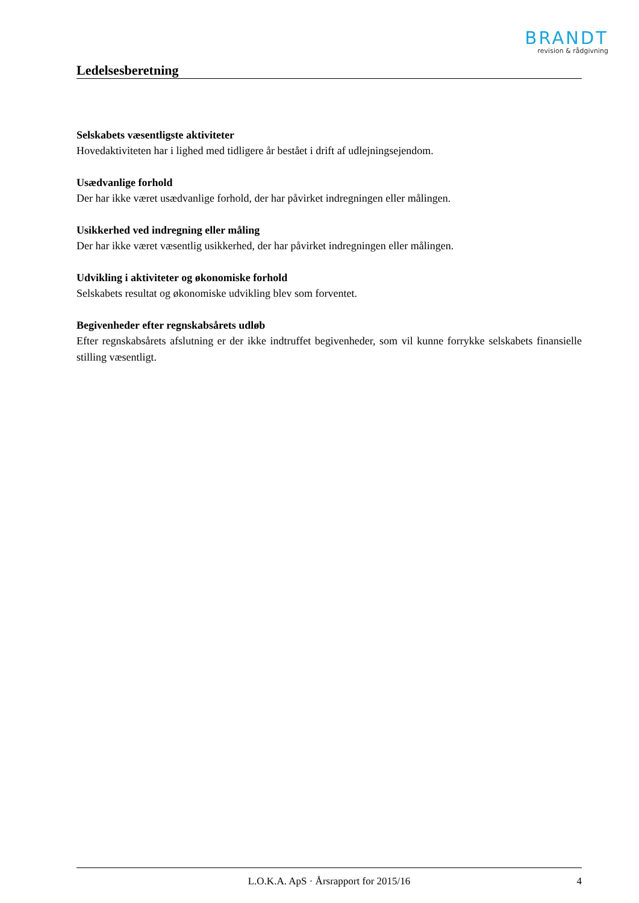BRANDT
revision & rådgivning
Ledelsesberetning
Selskabets væsentligste aktiviteter
Hovedaktiviteten har i lighed med tidligere år bestået i drift af udlejningsejendom.
Usædvanlige forhold
Der har ikke været usædvanlige forhold, der har påvirket indregningen eller målingen.
Usikkerhed ved indregning eller måling
Der har ikke været væsentlig usikkerhed, der har påvirket indregningen eller målingen.
Udvikling i aktiviteter og økonomiske forhold
Selskabets resultat og økonomiske udvikling blev som forventet.
Begivenheder efter regnskabsårets udløb
Efter regnskabsårets afslutning er der ikke indtruffet begivenheder, som vil kunne forrykke selskabets finansielle stilling væsentligt.
L.O.K.A. ApS · Årsrapport for 2015/16
4